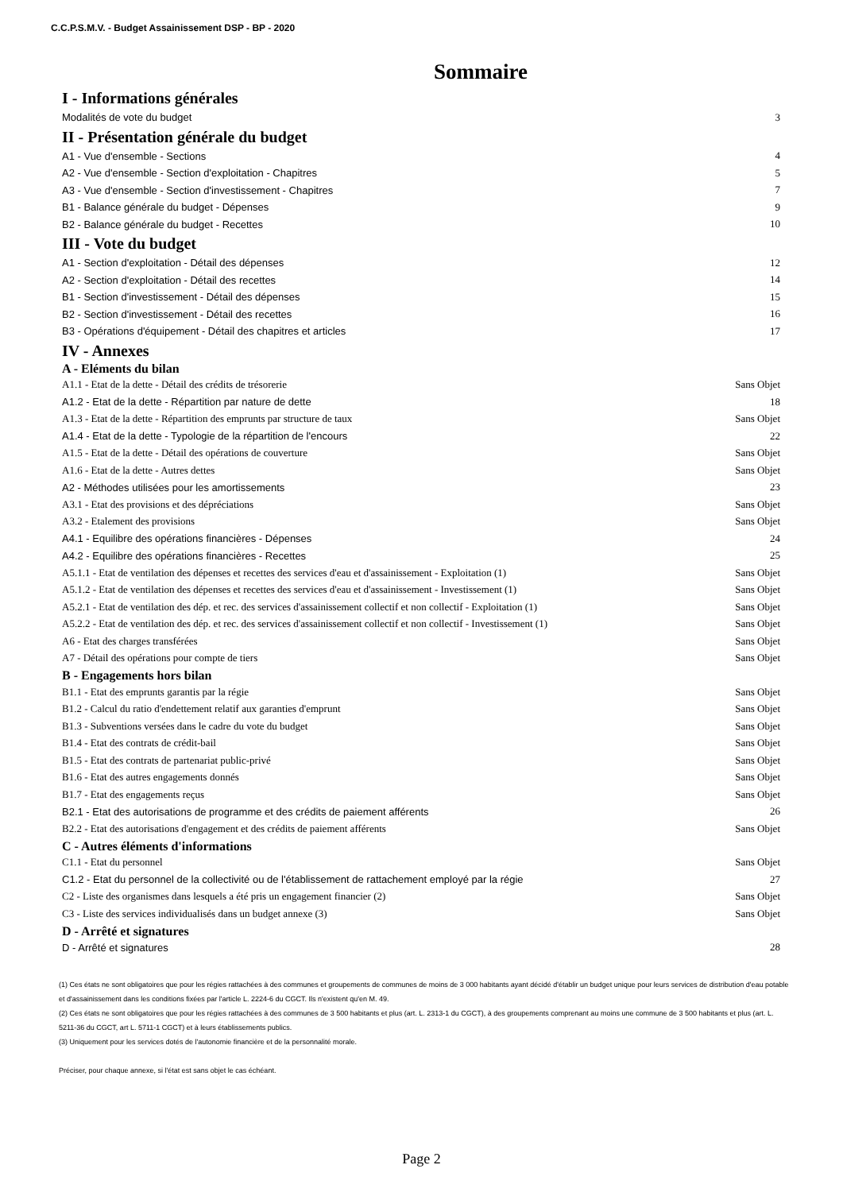C.C.P.S.M.V. - Budget Assainissement DSP - BP - 2020
Sommaire
I - Informations générales
Modalités de vote du budget 3
II - Présentation générale du budget
A1 - Vue d'ensemble - Sections 4
A2 - Vue d'ensemble - Section d'exploitation - Chapitres 5
A3 - Vue d'ensemble - Section d'investissement - Chapitres 7
B1 - Balance générale du budget - Dépenses 9
B2 - Balance générale du budget - Recettes 10
III - Vote du budget
A1 - Section d'exploitation - Détail des dépenses 12
A2 - Section d'exploitation - Détail des recettes 14
B1 - Section d'investissement - Détail des dépenses 15
B2 - Section d'investissement - Détail des recettes 16
B3 - Opérations d'équipement - Détail des chapitres et articles 17
IV - Annexes
A - Eléments du bilan
A1.1 - Etat de la dette - Détail des crédits de trésorerie Sans Objet
A1.2 - Etat de la dette - Répartition par nature de dette 18
A1.3 - Etat de la dette - Répartition des emprunts par structure de taux Sans Objet
A1.4 - Etat de la dette - Typologie de la répartition de l'encours 22
A1.5 - Etat de la dette - Détail des opérations de couverture Sans Objet
A1.6 - Etat de la dette - Autres dettes Sans Objet
A2 - Méthodes utilisées pour les amortissements 23
A3.1 - Etat des provisions et des dépréciations Sans Objet
A3.2 - Etalement des provisions Sans Objet
A4.1 - Equilibre des opérations financières - Dépenses 24
A4.2 - Equilibre des opérations financières - Recettes 25
A5.1.1 - Etat de ventilation des dépenses et recettes des services d'eau et d'assainissement - Exploitation (1) Sans Objet
A5.1.2 - Etat de ventilation des dépenses et recettes des services d'eau et d'assainissement - Investissement (1) Sans Objet
A5.2.1 - Etat de ventilation des dép. et rec. des services d'assainissement collectif et non collectif - Exploitation (1) Sans Objet
A5.2.2 - Etat de ventilation des dép. et rec. des services d'assainissement collectif et non collectif - Investissement (1) Sans Objet
A6 - Etat des charges transférées Sans Objet
A7 - Détail des opérations pour compte de tiers Sans Objet
B - Engagements hors bilan
B1.1 - Etat des emprunts garantis par la régie Sans Objet
B1.2 - Calcul du ratio d'endettement relatif aux garanties d'emprunt Sans Objet
B1.3 - Subventions versées dans le cadre du vote du budget Sans Objet
B1.4 - Etat des contrats de crédit-bail Sans Objet
B1.5 - Etat des contrats de partenariat public-privé Sans Objet
B1.6 - Etat des autres engagements donnés Sans Objet
B1.7 - Etat des engagements reçus Sans Objet
B2.1 - Etat des autorisations de programme et des crédits de paiement afférents 26
B2.2 - Etat des autorisations d'engagement et des crédits de paiement afférents Sans Objet
C - Autres éléments d'informations
C1.1 - Etat du personnel Sans Objet
C1.2 - Etat du personnel de la collectivité ou de l'établissement de rattachement employé par la régie 27
C2 - Liste des organismes dans lesquels a été pris un engagement financier (2) Sans Objet
C3 - Liste des services individualisés dans un budget annexe (3) Sans Objet
D - Arrêté et signatures
D - Arrêté et signatures 28
(1) Ces états ne sont obligatoires que pour les régies rattachées à des communes et groupements de communes de moins de 3 000 habitants ayant décidé d'établir un budget unique pour leurs services de distribution d'eau potable et d'assainissement dans les conditions fixées par l'article L. 2224-6 du CGCT. Ils n'existent qu'en M. 49.
(2) Ces états ne sont obligatoires que pour les régies rattachées à des communes de 3 500 habitants et plus (art. L. 2313-1 du CGCT), à des groupements comprenant au moins une commune de 3 500 habitants et plus (art. L. 5211-36 du CGCT, art L. 5711-1 CGCT) et à leurs établissements publics.
(3) Uniquement pour les services dotés de l'autonomie financière et de la personnalité morale.
Préciser, pour chaque annexe, si l'état est sans objet le cas échéant.
Page 2